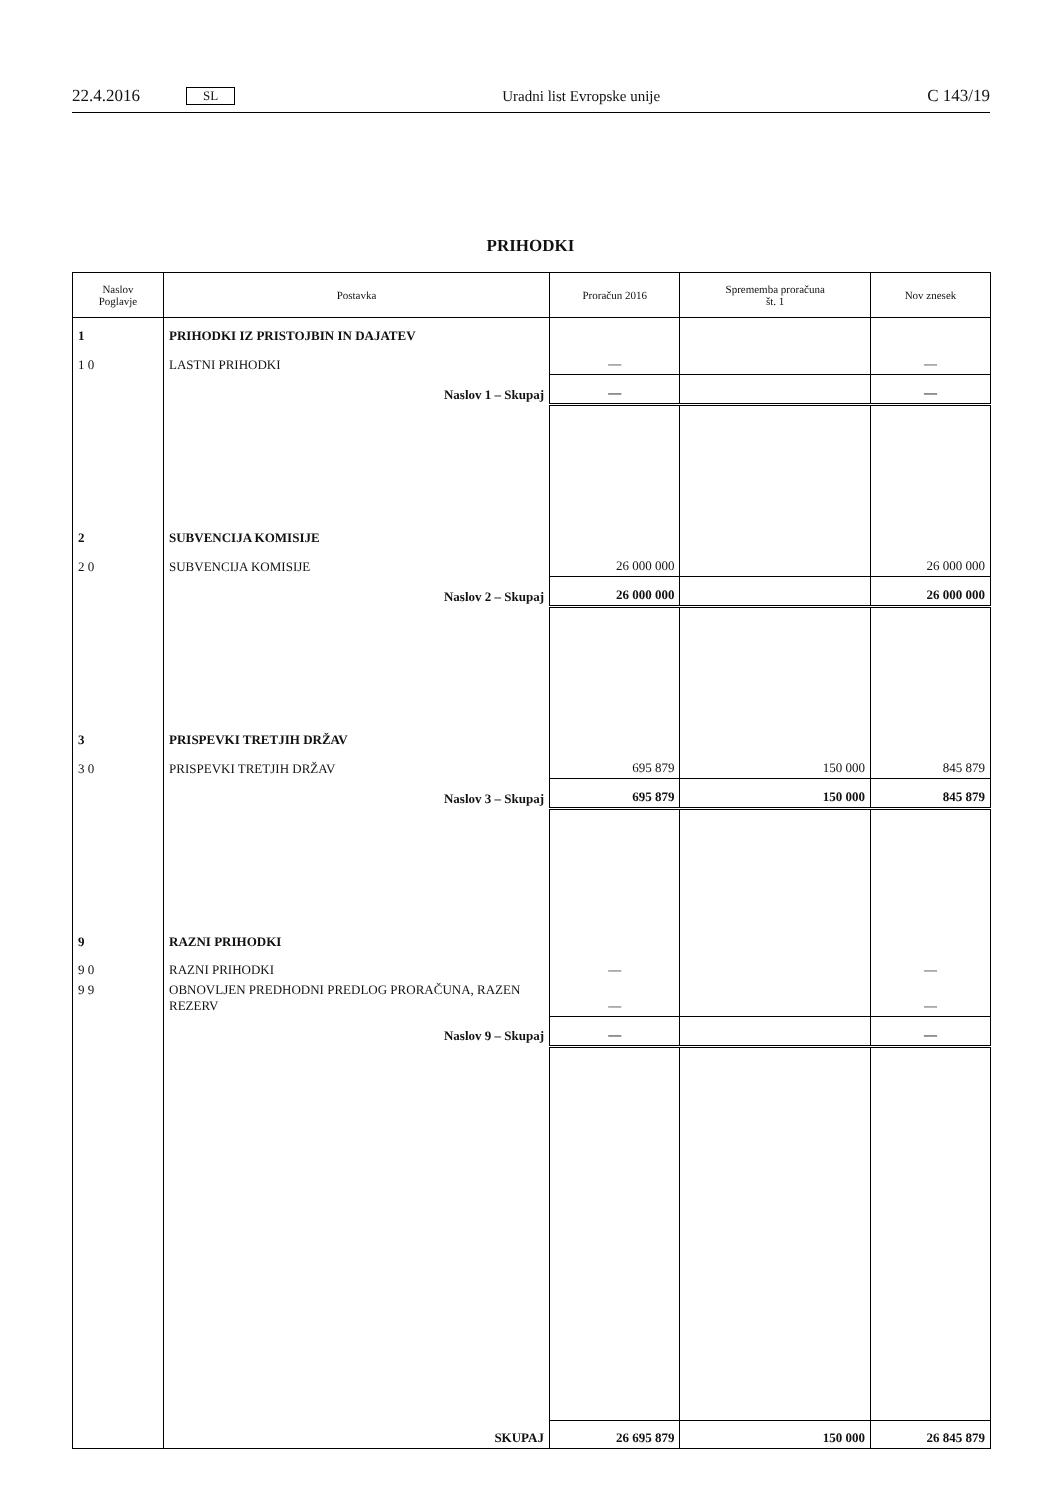22.4.2016 SL Uradni list Evropske unije C 143/19
PRIHODKI
| Naslov Poglavje | Postavka | Proračun 2016 | Sprememba proračuna št. 1 | Nov znesek |
| --- | --- | --- | --- | --- |
| 1 | PRIHODKI IZ PRISTOJBIN IN DAJATEV | | | |
| 1 0 | LASTNI PRIHODKI | — | | — |
| | Naslov 1 – Skupaj | — | | — |
| 2 | SUBVENCIJA KOMISIJE | | | |
| 2 0 | SUBVENCIJA KOMISIJE | 26 000 000 | | 26 000 000 |
| | Naslov 2 – Skupaj | 26 000 000 | | 26 000 000 |
| 3 | PRISPEVKI TRETJIH DRŽAV | | | |
| 3 0 | PRISPEVKI TRETJIH DRŽAV | 695 879 | 150 000 | 845 879 |
| | Naslov 3 – Skupaj | 695 879 | 150 000 | 845 879 |
| 9 | RAZNI PRIHODKI | | | |
| 9 0 | RAZNI PRIHODKI | — | | — |
| 9 9 | OBNOVLJEN PREDHODNI PREDLOG PRORAČUNA, RAZEN REZERV | — | | — |
| | Naslov 9 – Skupaj | — | | — |
| | SKUPAJ | 26 695 879 | 150 000 | 26 845 879 |